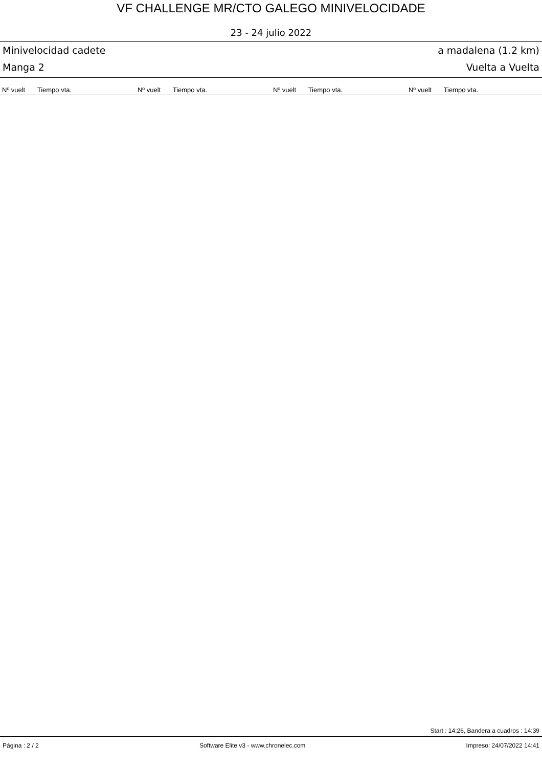VF CHALLENGE MR/CTO GALEGO MINIVELOCIDADE
23 - 24 julio 2022
Minivelocidad cadete a madalena (1.2 km)
Manga 2 Vuelta a Vuelta
| Nº vuelt | Tiempo vta. | Nº vuelt | Tiempo vta. | Nº vuelt | Tiempo vta. | Nº vuelt | Tiempo vta. |
| --- | --- | --- | --- | --- | --- | --- | --- |
Start : 14:26, Bandera a cuadros : 14:39
Página : 2 / 2 Software Elite v3 - www.chronelec.com Impreso: 24/07/2022 14:41